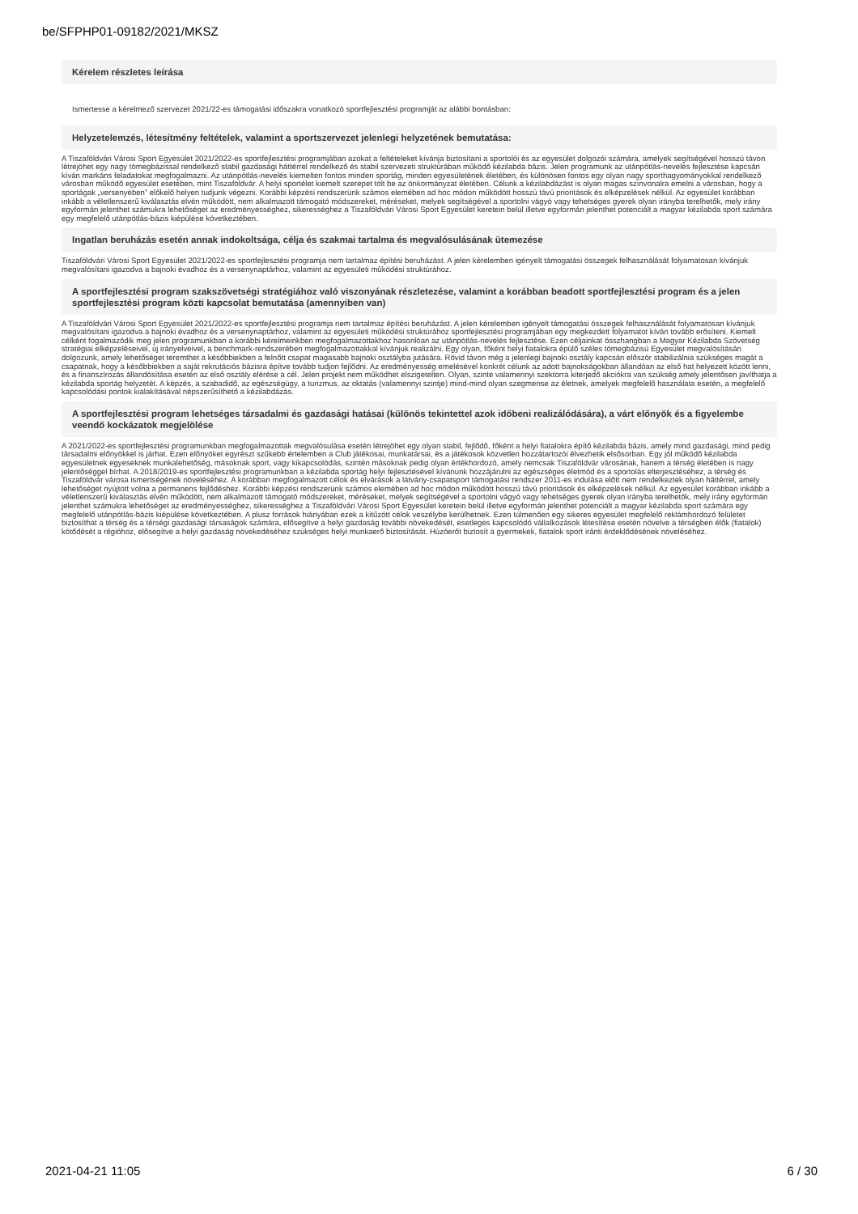be/SFPHP01-09182/2021/MKSZ
Kérelem részletes leírása
Ismertesse a kérelmező szervezet 2021/22-es támogatási időszakra vonatkozó sportfejlesztési programját az alábbi bontásban:
Helyzetelemzés, létesítmény feltételek, valamint a sportszervezet jelenlegi helyzetének bemutatása:
A Tiszaföldvári Városi Sport Egyesület 2021/2022-es sportfejlesztési programjában azokat a feltételeket kívánja biztosítani a sportolói és az egyesület dolgozói számára, amelyek segítségével hosszú távon létrejöhet egy nagy tömegbázissal rendelkező stabil gazdasági háttérrel rendelkező és stabil szervezeti struktúrában működő kézilabda bázis. Jelen programunk az utánpótlás-nevelés fejlesztése kapcsán kíván markáns feladatokat megfogalmazni. Az utánpótlás-nevelés kiemelten fontos minden sportág, minden egyesületének életében, és különösen fontos egy olyan nagy sporthagyományokkal rendelkező városban működő egyesület esetében, mint Tiszaföldvár. A helyi sportélet kiemelt szerepet tölt be az önkormányzat életében. Célunk a kézilabdázást is olyan magas színvonalra emelni a városban, hogy a sportágak „versenyében” előkelő helyen tudjunk végezni. Korábbi képzési rendszerünk számos elemében ad hoc módon működött hosszú távú prioritások és elképzelések nélkül. Az egyesület korábban inkább a véletlenszerű kiválasztás elvén működött, nem alkalmazott támogató módszereket, méréseket, melyek segítségével a sportolni vágyó vagy tehetséges gyerek olyan irányba terelhetők, mely irány egyformán jelenthet számukra lehetőséget az eredményességhez, sikerességhez a Tiszaföldvári Városi Sport Egyesület keretein belül illetve egyformán jelenthet potenciált a magyar kézilabda sport számára egy megfelelő utánpótlás-bázis kiépülése következtében.
Ingatlan beruházás esetén annak indokoltsága, célja és szakmai tartalma és megvalósulásának ütemezése
Tiszaföldvári Városi Sport Egyesület 2021/2022-es sportfejlesztési programja nem tartalmaz építési beruházást. A jelen kérelemben igényelt támogatási összegek felhasználását folyamatosan kívánjuk megvalósítani igazodva a bajnoki évadhoz és a versenynaptárhoz, valamint az egyesületi működési struktúrához.
A sportfejlesztési program szakszövetségi stratégiához való viszonyának részletezése, valamint a korábban beadott sportfejlesztési program és a jelen sportfejlesztési program közti kapcsolat bemutatása (amennyiben van)
A Tiszaföldvári Városi Sport Egyesület 2021/2022-es sportfejlesztési programja nem tartalmaz építési beruházást. A jelen kérelemben igényelt támogatási összegek felhasználását folyamatosan kívánjuk megvalósítani igazodva a bajnoki évadhoz és a versenynaptárhoz, valamint az egyesületi működési struktúrához sportfejlesztési programjában egy megkezdett folyamatot kíván tovább erősíteni. Kiemelt célként fogalmazódik meg jelen programunkban a korábbi kérelmeinkben megfogalmazottakhoz hasonlóan az utánpótlás-nevelés fejlesztése. Ezen céljainkat összhangban a Magyar Kézilabda Szövetség stratégiai elképzeléseivel, új irányelveivel, a benchmark-rendszerében megfogalmazottakkal kívánjuk realizálni. Egy olyan, főként helyi fiatalokra épülő széles tömegbázisú Egyesület megvalósításán dolgozunk, amely lehetőséget teremthet a későbbiekben a felnőtt csapat magasabb bajnoki osztályba jutására. Rövid távon még a jelenlegi bajnoki osztály kapcsán először stabilizálnia szükséges magát a csapatnak, hogy a későbbiekben a saját rekrutációs bázisra építve tovább tudjon fejlődni. Az eredményesség emelésével konkrét célunk az adott bajnokságokban állandóan az első hat helyezett között lenni, és a finanszírozás állandósítása esetén az első osztály elérése a cél. Jelen projekt nem működhet elszigetelten. Olyan, szinte valamennyi szektorra kiterjedő akciókra van szükség amely jelentősen javíthatja a kézilabda sportág helyzetét. A képzés, a szabadidő, az egészségügy, a turizmus, az oktatás (valamennyi szintje) mind-mind olyan szegmense az életnek, amelyek megfelelő használata esetén, a megfelelő kapcsolódási pontok kialakításával népszerűsíthető a kézilabdázás.
A sportfejlesztési program lehetséges társadalmi és gazdasági hatásai (különös tekintettel azok időbeni realizálódására), a várt előnyök és a figyelembe veendő kockázatok megjelölése
A 2021/2022-es sportfejlesztési programunkban megfogalmazottak megvalósulása esetén létrejöhet egy olyan stabil, fejlődő, főként a helyi fiatalokra építő kézilabda bázis, amely mind gazdasági, mind pedig társadalmi előnyökkel is járhat. Ezen előnyöket egyrészt szűkebb értelemben a Club játékosai, munkatársai, és a játékosok közvetlen hozzátartozói élvezhetik elsősorban. Egy jól működő kézilabda egyesületnek egyeseknek munkalehetőség, másoknak sport, vagy kikapcsolódás, szintén másoknak pedig olyan értékhordozó, amely nemcsak Tiszaföldvár városának, hanem a térség életében is nagy jelentőséggel bírhat. A 2018/2019-es sportfejlesztési programunkban a kézilabda sportág helyi fejlesztésével kívánunk hozzájárulni az egészséges életmód és a sportolás elterjesztéséhez, a térség és Tiszaföldvár városa ismertségének növeléséhez. A korábban megfogalmazott célok és elvárások a látvány-csapatsport támogatási rendszer 2011-es indulása előtt nem rendelkeztek olyan háttérrel, amely lehetőséget nyújtott volna a permanens fejlődéshez. Korábbi képzési rendszerünk számos elemében ad hoc módon működött hosszú távú prioritások és elképzelések nélkül. Az egyesület korábban inkább a véletlenszerű kiválasztás elvén működött, nem alkalmazott támogató módszereket, méréseket, melyek segítségével a sportolni vágyó vagy tehetséges gyerek olyan irányba terelhetők, mely irány egyformán jelenthet számukra lehetőséget az eredményességhez, sikerességhez a Tiszaföldvári Városi Sport Egyesület keretein belül illetve egyformán jelenthet potenciált a magyar kézilabda sport számára egy megfelelő utánpótlás-bázis kiépülése következtében. A plusz források hiányában ezek a kitűzött célok veszélybe kerülhetnek. Ezen túlmenően egy sikeres egyesület megfelelő reklámhordozó felületet biztosíthat a térség és a térségi gazdasági társaságok számára, elősegítve a helyi gazdaság további növekedését, esetleges kapcsolódó vállalkozások létesítése esetén növelve a térségben élők (fiatalok) kötődését a régióhoz, elősegítve a helyi gazdaság növekedéséhez szükséges helyi munkaerő biztosítását. Húzóerőt biztosít a gyermekek, fiatalok sport iránti érdeklődésének növeléséhez.
2021-04-21 11:05 6 / 30